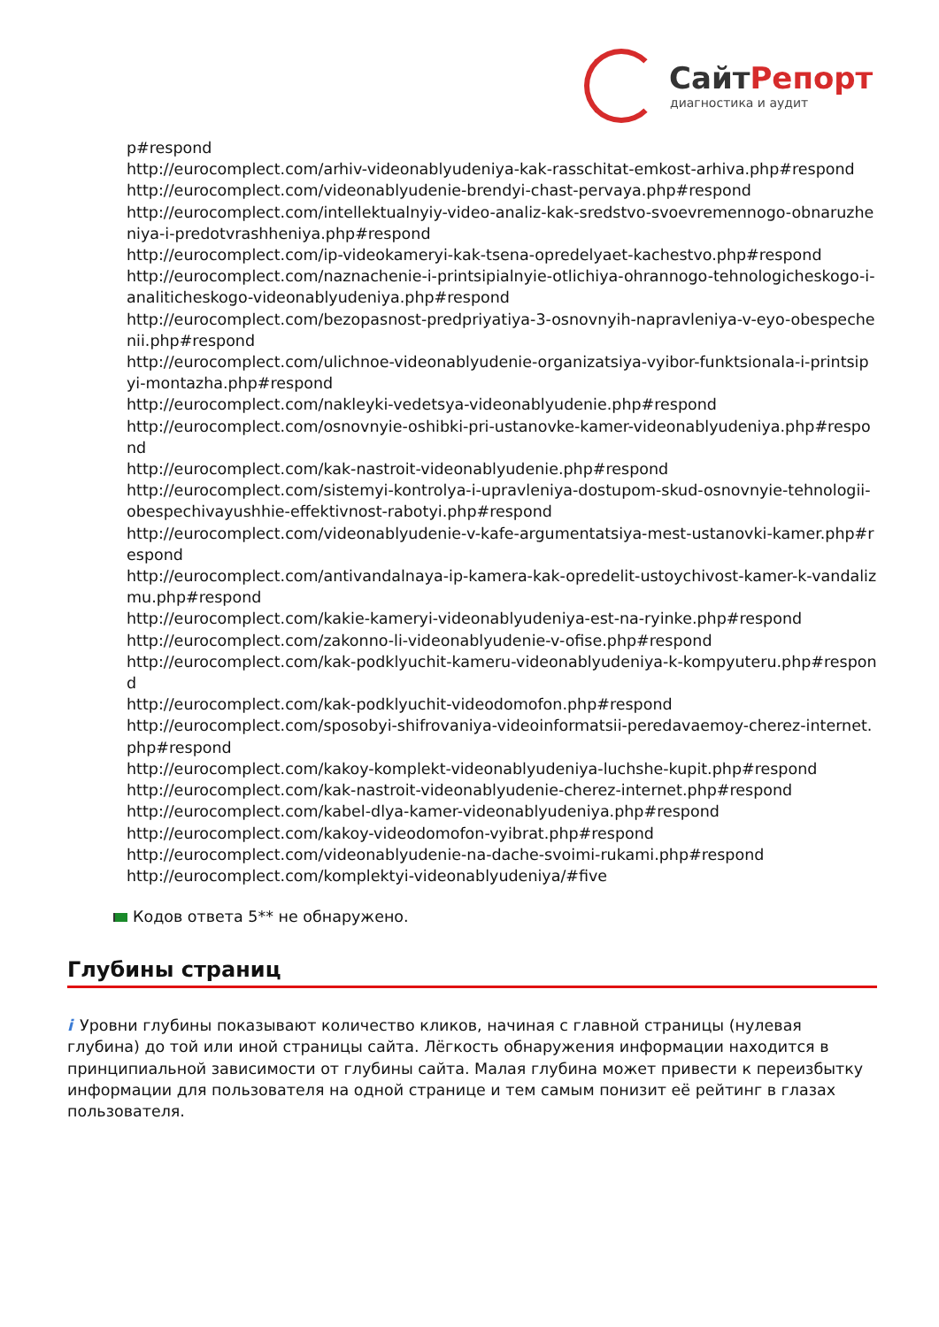СайтРепорт
диагностика и аудит
p#respond
http://eurocomplect.com/arhiv-videonablyudeniya-kak-rasschitat-emkost-arhiva.php#respond
http://eurocomplect.com/videonablyudenie-brendyi-chast-pervaya.php#respond
http://eurocomplect.com/intellektualnyiy-video-analiz-kak-sredstvo-svoevremennogo-obnaruzheniya-i-predotvrashheniya.php#respond
http://eurocomplect.com/ip-videokameryi-kak-tsena-opredelyaet-kachestvo.php#respond
http://eurocomplect.com/naznachenie-i-printsipialnyie-otlichiya-ohrannogo-tehnologicheskogo-i-analiticheskogo-videonablyudeniya.php#respond
http://eurocomplect.com/bezopasnost-predpriyatiya-3-osnovnyih-napravleniya-v-eyo-obespechenii.php#respond
http://eurocomplect.com/ulichnoe-videonablyudenie-organizatsiya-vyibor-funktsionala-i-printsipyi-montazha.php#respond
http://eurocomplect.com/nakleyki-vedetsya-videonablyudenie.php#respond
http://eurocomplect.com/osnovnyie-oshibki-pri-ustanovke-kamer-videonablyudeniya.php#respond
http://eurocomplect.com/kak-nastroit-videonablyudenie.php#respond
http://eurocomplect.com/sistemyi-kontrolya-i-upravleniya-dostupom-skud-osnovnyie-tehnologii-obespechivayushhie-effektivnost-rabotyi.php#respond
http://eurocomplect.com/videonablyudenie-v-kafe-argumentatsiya-mest-ustanovki-kamer.php#respond
http://eurocomplect.com/antivandalnaya-ip-kamera-kak-opredelit-ustoychivost-kamer-k-vandalizmu.php#respond
http://eurocomplect.com/kakie-kameryi-videonablyudeniya-est-na-ryinke.php#respond
http://eurocomplect.com/zakonno-li-videonablyudenie-v-ofise.php#respond
http://eurocomplect.com/kak-podklyuchit-kameru-videonablyudeniya-k-kompyuteru.php#respond
http://eurocomplect.com/kak-podklyuchit-videodomofon.php#respond
http://eurocomplect.com/sposobyi-shifrovaniya-videoinformatsii-peredavaemoy-cherez-internet.php#respond
http://eurocomplect.com/kakoy-komplekt-videonablyudeniya-luchshe-kupit.php#respond
http://eurocomplect.com/kak-nastroit-videonablyudenie-cherez-internet.php#respond
http://eurocomplect.com/kabel-dlya-kamer-videonablyudeniya.php#respond
http://eurocomplect.com/kakoy-videodomofon-vyibrat.php#respond
http://eurocomplect.com/videonablyudenie-na-dache-svoimi-rukami.php#respond
http://eurocomplect.com/komplektyi-videonablyudeniya/#five
Кодов ответа 5** не обнаружено.
Глубины страниц
i Уровни глубины показывают количество кликов, начиная с главной страницы (нулевая глубина) до той или иной страницы сайта. Лёгкость обнаружения информации находится в принципиальной зависимости от глубины сайта. Малая глубина может привести к переизбытку информации для пользователя на одной странице и тем самым понизит её рейтинг в глазах пользователя.